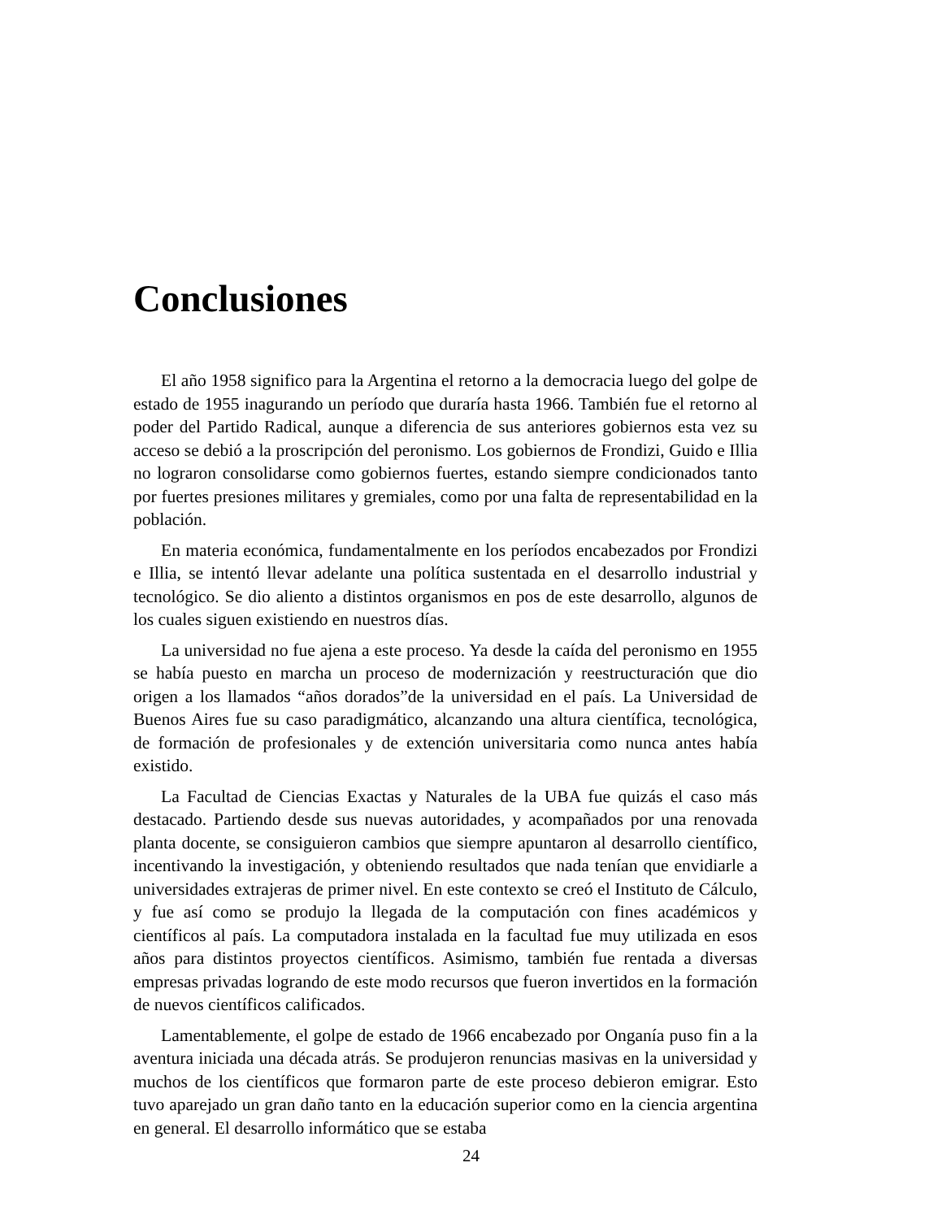Conclusiones
El año 1958 significo para la Argentina el retorno a la democracia luego del golpe de estado de 1955 inagurando un período que duraría hasta 1966. También fue el retorno al poder del Partido Radical, aunque a diferencia de sus anteriores gobiernos esta vez su acceso se debió a la proscripción del peronismo. Los gobiernos de Frondizi, Guido e Illia no lograron consolidarse como gobiernos fuertes, estando siempre condicionados tanto por fuertes presiones militares y gremiales, como por una falta de representabilidad en la población.
En materia económica, fundamentalmente en los períodos encabezados por Frondizi e Illia, se intentó llevar adelante una política sustentada en el desarrollo industrial y tecnológico. Se dio aliento a distintos organismos en pos de este desarrollo, algunos de los cuales siguen existiendo en nuestros días.
La universidad no fue ajena a este proceso. Ya desde la caída del peronismo en 1955 se había puesto en marcha un proceso de modernización y reestructuración que dio origen a los llamados “años dorados”de la universidad en el país. La Universidad de Buenos Aires fue su caso paradigmático, alcanzando una altura científica, tecnológica, de formación de profesionales y de extención universitaria como nunca antes había existido.
La Facultad de Ciencias Exactas y Naturales de la UBA fue quizás el caso más destacado. Partiendo desde sus nuevas autoridades, y acompañados por una renovada planta docente, se consiguieron cambios que siempre apuntaron al desarrollo científico, incentivando la investigación, y obteniendo resultados que nada tenían que envidiarle a universidades extrajeras de primer nivel. En este contexto se creó el Instituto de Cálculo, y fue así como se produjo la llegada de la computación con fines académicos y científicos al país. La computadora instalada en la facultad fue muy utilizada en esos años para distintos proyectos científicos. Asimismo, también fue rentada a diversas empresas privadas logrando de este modo recursos que fueron invertidos en la formación de nuevos científicos calificados.
Lamentablemente, el golpe de estado de 1966 encabezado por Onganía puso fin a la aventura iniciada una década atrás. Se produjeron renuncias masivas en la universidad y muchos de los científicos que formaron parte de este proceso debieron emigrar. Esto tuvo aparejado un gran daño tanto en la educación superior como en la ciencia argentina en general. El desarrollo informático que se estaba
24